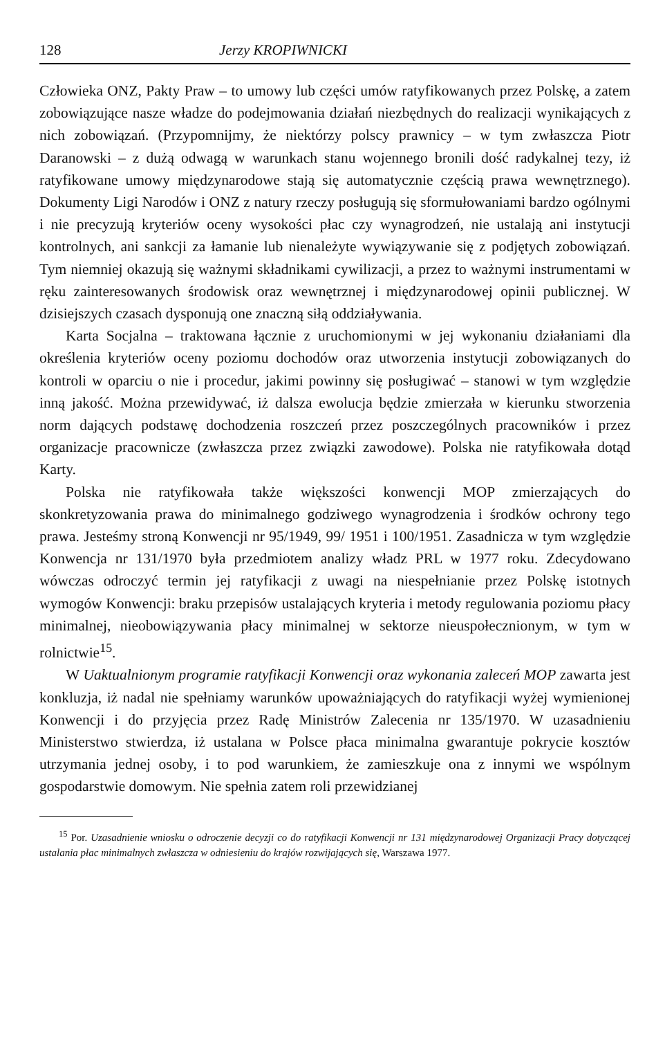128 Jerzy KROPIWNICKI
Człowieka ONZ, Pakty Praw – to umowy lub części umów ratyfikowanych przez Polskę, a zatem zobowiązujące nasze władze do podejmowania działań niezbędnych do realizacji wynikających z nich zobowiązań. (Przypomnijmy, że niektórzy polscy prawnicy – w tym zwłaszcza Piotr Daranowski – z dużą odwagą w warunkach stanu wojennego bronili dość radykalnej tezy, iż ratyfikowane umowy międzynarodowe stają się automatycznie częścią prawa wewnętrznego). Dokumenty Ligi Narodów i ONZ z natury rzeczy posługują się sformułowaniami bardzo ogólnymi i nie precyzują kryteriów oceny wysokości płac czy wynagrodzeń, nie ustalają ani instytucji kontrolnych, ani sankcji za łamanie lub nienależyte wywiązywanie się z podjętych zobowiązań. Tym niemniej okazują się ważnymi składnikami cywilizacji, a przez to ważnymi instrumentami w ręku zainteresowanych środowisk oraz wewnętrznej i międzynarodowej opinii publicznej. W dzisiejszych czasach dysponują one znaczną siłą oddziaływania.
Karta Socjalna – traktowana łącznie z uruchomionymi w jej wykonaniu działaniami dla określenia kryteriów oceny poziomu dochodów oraz utworzenia instytucji zobowiązanych do kontroli w oparciu o nie i procedur, jakimi powinny się posługiwać – stanowi w tym względzie inną jakość. Można przewidywać, iż dalsza ewolucja będzie zmierzała w kierunku stworzenia norm dających podstawę dochodzenia roszczeń przez poszczególnych pracowników i przez organizacje pracownicze (zwłaszcza przez związki zawodowe). Polska nie ratyfikowała dotąd Karty.
Polska nie ratyfikowała także większości konwencji MOP zmierzających do skonkretyzowania prawa do minimalnego godziwego wynagrodzenia i środków ochrony tego prawa. Jesteśmy stroną Konwencji nr 95/1949, 99/ 1951 i 100/1951. Zasadnicza w tym względzie Konwencja nr 131/1970 była przedmiotem analizy władz PRL w 1977 roku. Zdecydowano wówczas odroczyć termin jej ratyfikacji z uwagi na niespełnianie przez Polskę istotnych wymogów Konwencji: braku przepisów ustalających kryteria i metody regulowania poziomu płacy minimalnej, nieobowiązywania płacy minimalnej w sektorze nieuspołecznionym, w tym w rolnictwie<sup>15</sup>.
W Uaktualnionym programie ratyfikacji Konwencji oraz wykonania zaleceń MOP zawarta jest konkluzja, iż nadal nie spełniamy warunków upoważniających do ratyfikacji wyżej wymienionej Konwencji i do przyjęcia przez Radę Ministrów Zalecenia nr 135/1970. W uzasadnieniu Ministerstwo stwierdza, iż ustalana w Polsce płaca minimalna gwarantuje pokrycie kosztów utrzymania jednej osoby, i to pod warunkiem, że zamieszkuje ona z innymi we wspólnym gospodarstwie domowym. Nie spełnia zatem roli przewidzianej
<sup>15</sup> Por. Uzasadnienie wniosku o odroczenie decyzji co do ratyfikacji Konwencji nr 131 międzynarodowej Organizacji Pracy dotyczącej ustalania płac minimalnych zwłaszcza w odniesieniu do krajów rozwijających się, Warszawa 1977.